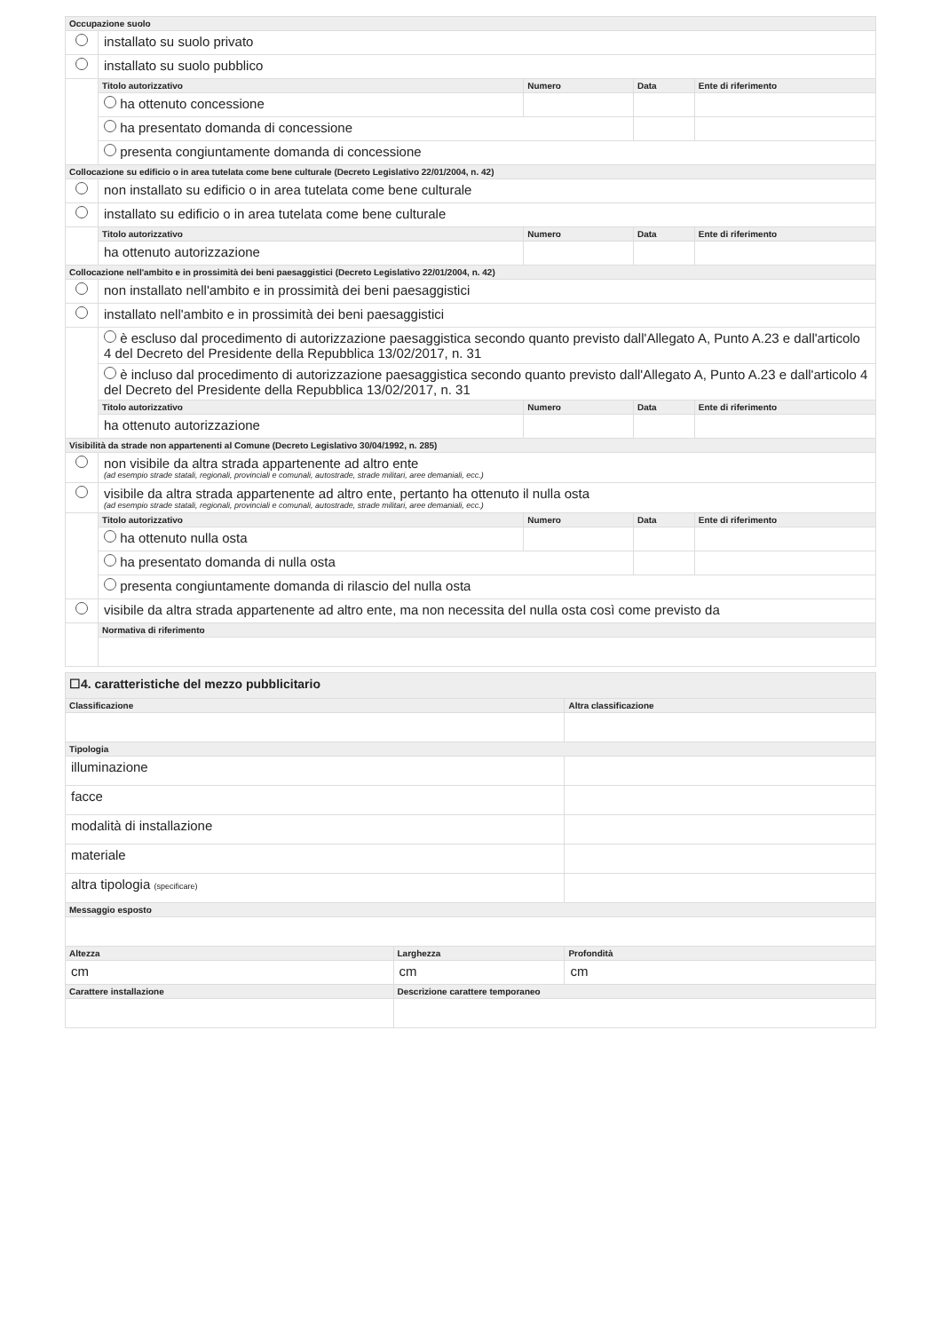| Occupazione suolo | | | | |
| --- | --- | --- | --- | --- |
| | installato su suolo privato | | | |
| | installato su suolo pubblico | | | |
| | Titolo autorizzativo | Numero | Data | Ente di riferimento |
| | ha ottenuto concessione | | | |
| | ha presentato domanda di concessione | | | |
| | presenta congiuntamente domanda di concessione | | | |
| Collocazione su edificio o in area tutelata come bene culturale (Decreto Legislativo 22/01/2004, n. 42) | | | | |
| | non installato su edificio o in area tutelata come bene culturale | | | |
| | installato su edificio o in area tutelata come bene culturale | | | |
| | Titolo autorizzativo | Numero | Data | Ente di riferimento |
| | ha ottenuto autorizzazione | | | |
| Collocazione nell'ambito e in prossimità dei beni paesaggistici (Decreto Legislativo 22/01/2004, n. 42) | | | | |
| | non installato nell'ambito e in prossimità dei beni paesaggistici | | | |
| | installato nell'ambito e in prossimità dei beni paesaggistici | | | |
| | è escluso dal procedimento di autorizzazione paesaggistica secondo quanto previsto dall'Allegato A, Punto A.23 e dall'articolo 4 del Decreto del Presidente della Repubblica 13/02/2017, n. 31 | | | |
| | è incluso dal procedimento di autorizzazione paesaggistica secondo quanto previsto dall'Allegato A, Punto A.23 e dall'articolo 4 del Decreto del Presidente della Repubblica 13/02/2017, n. 31 | | | |
| | Titolo autorizzativo | Numero | Data | Ente di riferimento |
| | ha ottenuto autorizzazione | | | |
| Visibilità da strade non appartenenti al Comune (Decreto Legislativo 30/04/1992, n. 285) | | | | |
| | non visibile da altra strada appartenente ad altro ente (ad esempio strade statali, regionali, provinciali e comunali, autostrade, strade militari, aree demaniali, ecc.) | | | |
| | visibile da altra strada appartenente ad altro ente, pertanto ha ottenuto il nulla osta (ad esempio strade statali, regionali, provinciali e comunali, autostrade, strade militari, aree demaniali, ecc.) | | | |
| | Titolo autorizzativo | Numero | Data | Ente di riferimento |
| | ha ottenuto nulla osta | | | |
| | ha presentato domanda di nulla osta | | | |
| | presenta congiuntamente domanda di rilascio del nulla osta | | | |
| | visibile da altra strada appartenente ad altro ente, ma non necessita del nulla osta così come previsto da | | | |
| | Normativa di riferimento | | | |
| ☐4. caratteristiche del mezzo pubblicitario | | |
| Classificazione | | Altra classificazione |
| Tipologia | | |
| illuminazione | | |
| facce | | |
| modalità di installazione | | |
| materiale | | |
| altra tipologia (specificare) | | |
| Messaggio esposto | | |
| Altezza | Larghezza | Profondità |
| cm | cm | cm |
| Carattere installazione | Descrizione carattere temporaneo | |